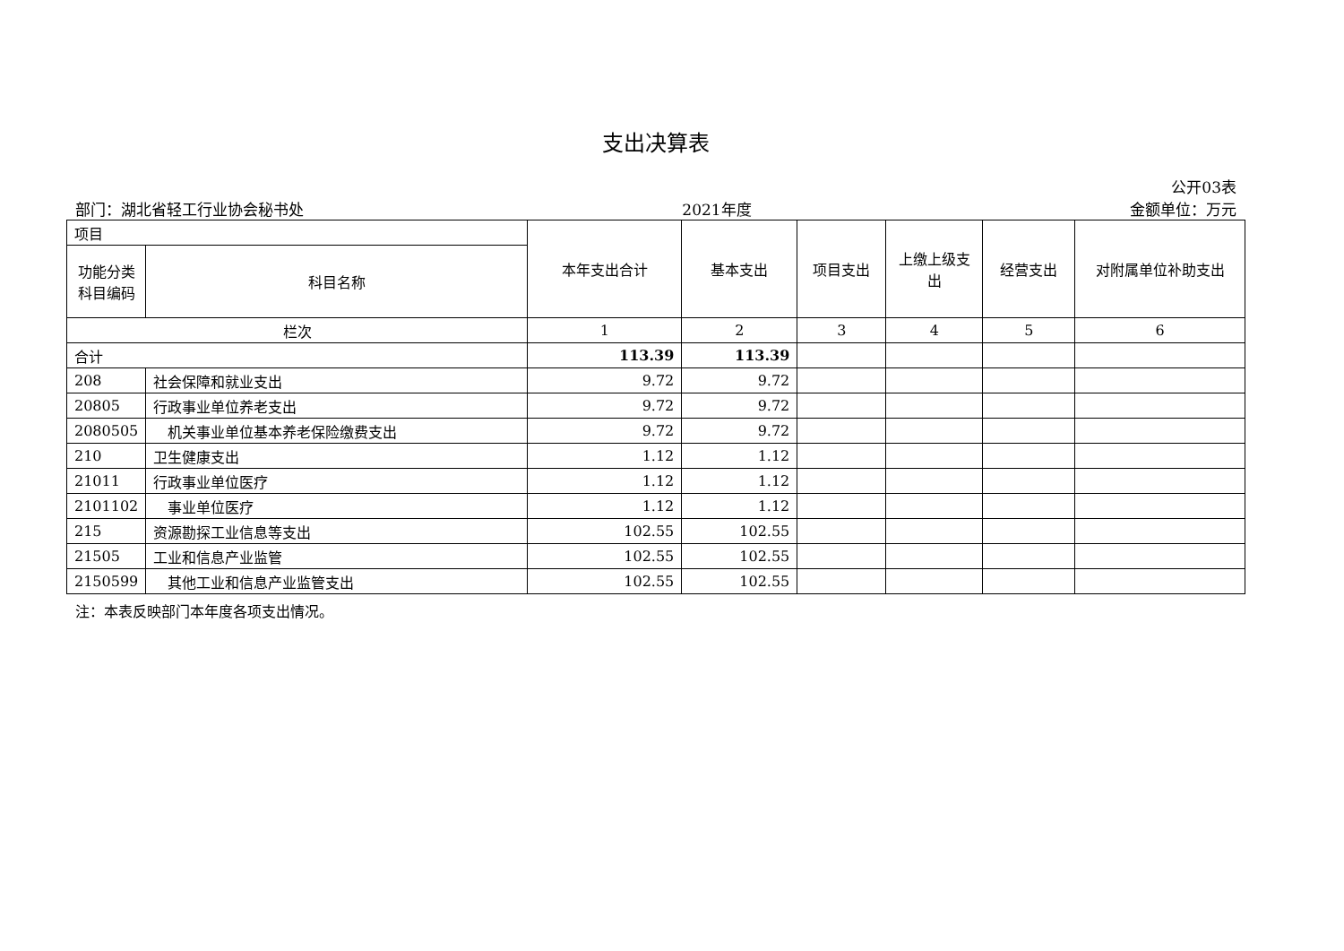支出决算表
公开03表
部门：湖北省轻工行业协会秘书处 2021年度 金额单位：万元
| 项目 | | 本年支出合计 | 基本支出 | 项目支出 | 上缴上级支出 | 经营支出 | 对附属单位补助支出 |
| 功能分类科目编码 | 科目名称 | | | | | | |
| 栏次 | | 1 | 2 | 3 | 4 | 5 | 6 |
| 合计 | | 113.39 | 113.39 | | | | |
| 208 | 社会保障和就业支出 | 9.72 | 9.72 | | | | |
| 20805 | 行政事业单位养老支出 | 9.72 | 9.72 | | | | |
| 2080505 | 机关事业单位基本养老保险缴费支出 | 9.72 | 9.72 | | | | |
| 210 | 卫生健康支出 | 1.12 | 1.12 | | | | |
| 21011 | 行政事业单位医疗 | 1.12 | 1.12 | | | | |
| 2101102 | 事业单位医疗 | 1.12 | 1.12 | | | | |
| 215 | 资源勘探工业信息等支出 | 102.55 | 102.55 | | | | |
| 21505 | 工业和信息产业监管 | 102.55 | 102.55 | | | | |
| 2150599 | 其他工业和信息产业监管支出 | 102.55 | 102.55 | | | | |
注：本表反映部门本年度各项支出情况。